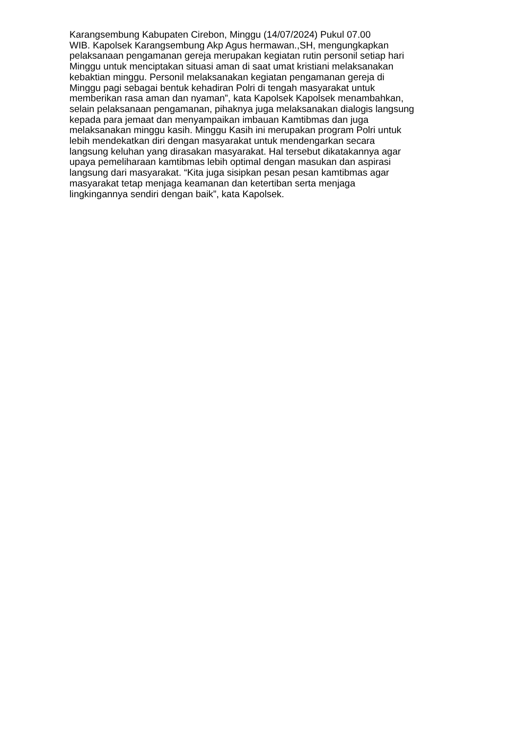Karangsembung Kabupaten Cirebon, Minggu (14/07/2024) Pukul 07.00
WIB. Kapolsek Karangsembung Akp Agus hermawan.,SH, mengungkapkan
pelaksanaan pengamanan gereja merupakan kegiatan rutin personil setiap hari
Minggu untuk menciptakan situasi aman di saat umat kristiani melaksanakan
kebaktian minggu. Personil melaksanakan kegiatan pengamanan gereja di
Minggu pagi sebagai bentuk kehadiran Polri di tengah masyarakat untuk
memberikan rasa aman dan nyaman”, kata Kapolsek Kapolsek menambahkan,
selain pelaksanaan pengamanan, pihaknya juga melaksanakan dialogis langsung
kepada para jemaat dan menyampaikan imbauan Kamtibmas dan juga
melaksanakan minggu kasih. Minggu Kasih ini merupakan program Polri untuk
lebih mendekatkan diri dengan masyarakat untuk mendengarkan secara
langsung keluhan yang dirasakan masyarakat. Hal tersebut dikatakannya agar
upaya pemeliharaan kamtibmas lebih optimal dengan masukan dan aspirasi
langsung dari masyarakat. “Kita juga sisipkan pesan pesan kamtibmas agar
masyarakat tetap menjaga keamanan dan ketertiban serta menjaga
lingkingannya sendiri dengan baik”, kata Kapolsek.